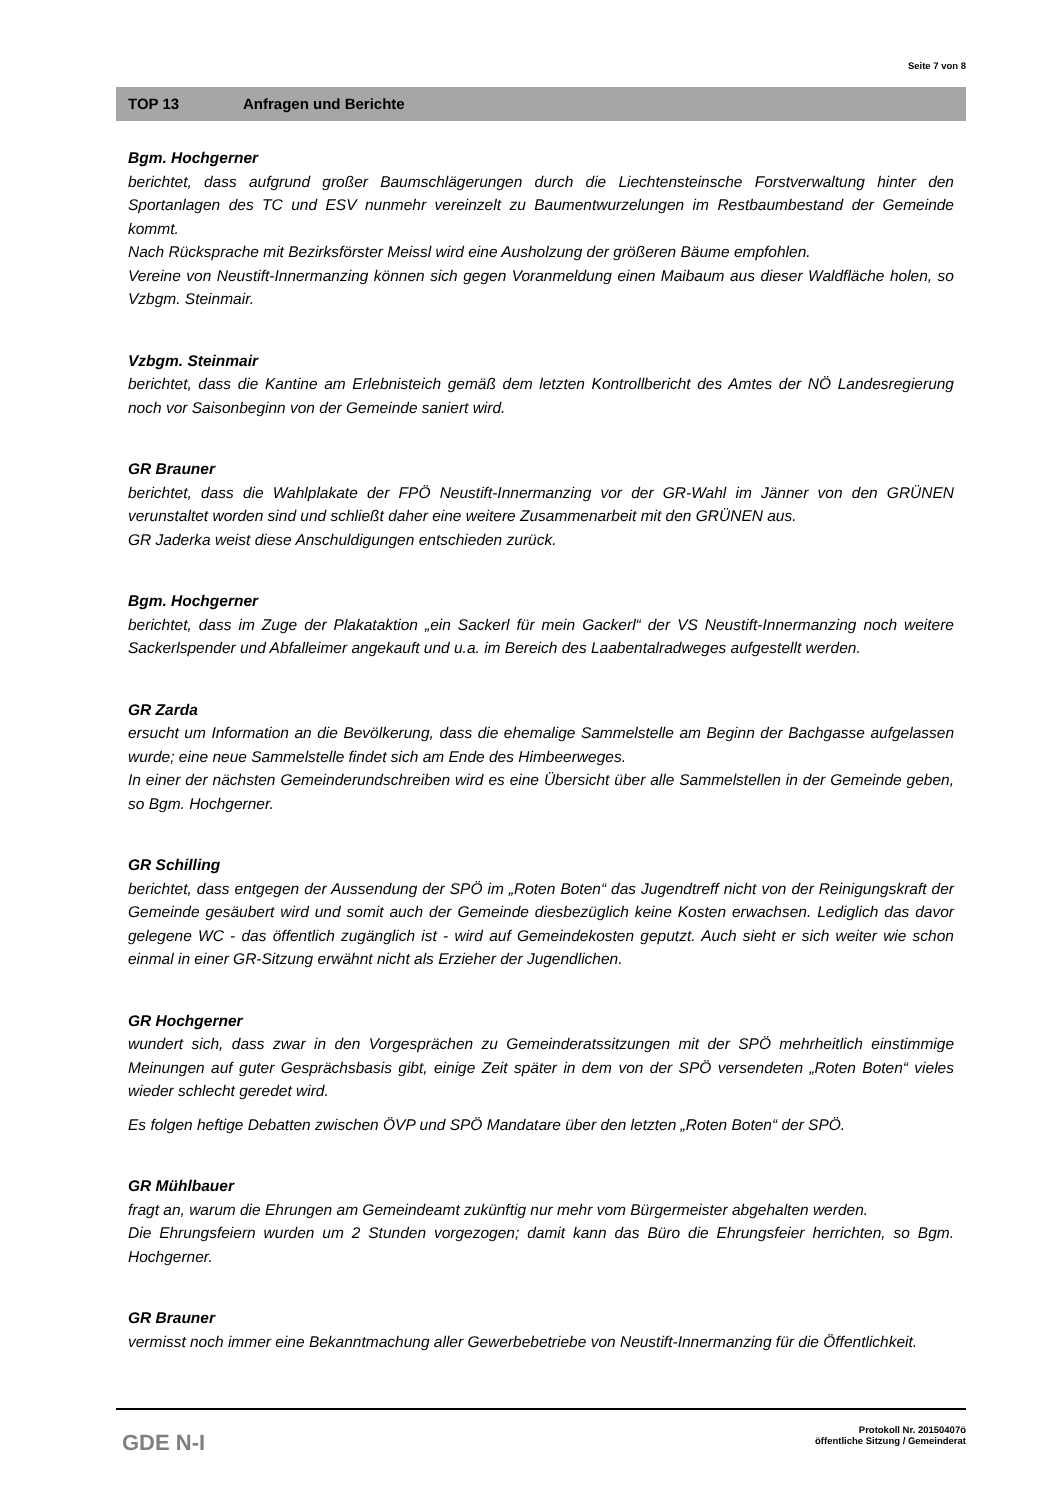Seite 7 von 8
TOP 13 Anfragen und Berichte
Bgm. Hochgerner
berichtet, dass aufgrund großer Baumschlägerungen durch die Liechtensteinsche Forstverwaltung hinter den Sportanlagen des TC und ESV nunmehr vereinzelt zu Baumentwurzelungen im Restbaumbestand der Gemeinde kommt.
Nach Rücksprache mit Bezirksförster Meissl wird eine Ausholzung der größeren Bäume empfohlen.
Vereine von Neustift-Innermanzing können sich gegen Voranmeldung einen Maibaum aus dieser Waldfläche holen, so Vzbgm. Steinmair.
Vzbgm. Steinmair
berichtet, dass die Kantine am Erlebnisteich gemäß dem letzten Kontrollbericht des Amtes der NÖ Landesregierung noch vor Saisonbeginn von der Gemeinde saniert wird.
GR Brauner
berichtet, dass die Wahlplakate der FPÖ Neustift-Innermanzing vor der GR-Wahl im Jänner von den GRÜNEN verunstaltet worden sind und schließt daher eine weitere Zusammenarbeit mit den GRÜNEN aus.
GR Jaderka weist diese Anschuldigungen entschieden zurück.
Bgm. Hochgerner
berichtet, dass im Zuge der Plakataktion „ein Sackerl für mein Gackerl“ der VS Neustift-Innermanzing noch weitere Sackerlspender und Abfalleimer angekauft und u.a. im Bereich des Laabentalradweges aufgestellt werden.
GR Zarda
ersucht um Information an die Bevölkerung, dass die ehemalige Sammelstelle am Beginn der Bachgasse aufgelassen wurde; eine neue Sammelstelle findet sich am Ende des Himbeerweges.
In einer der nächsten Gemeinderundschreiben wird es eine Übersicht über alle Sammelstellen in der Gemeinde geben, so Bgm. Hochgerner.
GR Schilling
berichtet, dass entgegen der Aussendung der SPÖ im „Roten Boten“ das Jugendtreff nicht von der Reinigungskraft der Gemeinde gesäubert wird und somit auch der Gemeinde diesbezüglich keine Kosten erwachsen. Lediglich das davor gelegene WC - das öffentlich zugänglich ist - wird auf Gemeindekosten geputzt. Auch sieht er sich weiter wie schon einmal in einer GR-Sitzung erwähnt nicht als Erzieher der Jugendlichen.
GR Hochgerner
wundert sich, dass zwar in den Vorgesprächen zu Gemeinderatssitzungen mit der SPÖ mehrheitlich einstimmige Meinungen auf guter Gesprächsbasis gibt, einige Zeit später in dem von der SPÖ versendeten „Roten Boten“ vieles wieder schlecht geredet wird.
Es folgen heftige Debatten zwischen ÖVP und SPÖ Mandatare über den letzten „Roten Boten“ der SPÖ.
GR Mühlbauer
fragt an, warum die Ehrungen am Gemeindeamt zukünftig nur mehr vom Bürgermeister abgehalten werden.
Die Ehrungsfeiern wurden um 2 Stunden vorgezogen; damit kann das Büro die Ehrungsfeier herrichten, so Bgm. Hochgerner.
GR Brauner
vermisst noch immer eine Bekanntmachung aller Gewerbebetriebe von Neustift-Innermanzing für die Öffentlichkeit.
GDE N-I
Protokoll Nr. 20150407ö
öffentliche Sitzung / Gemeinderat